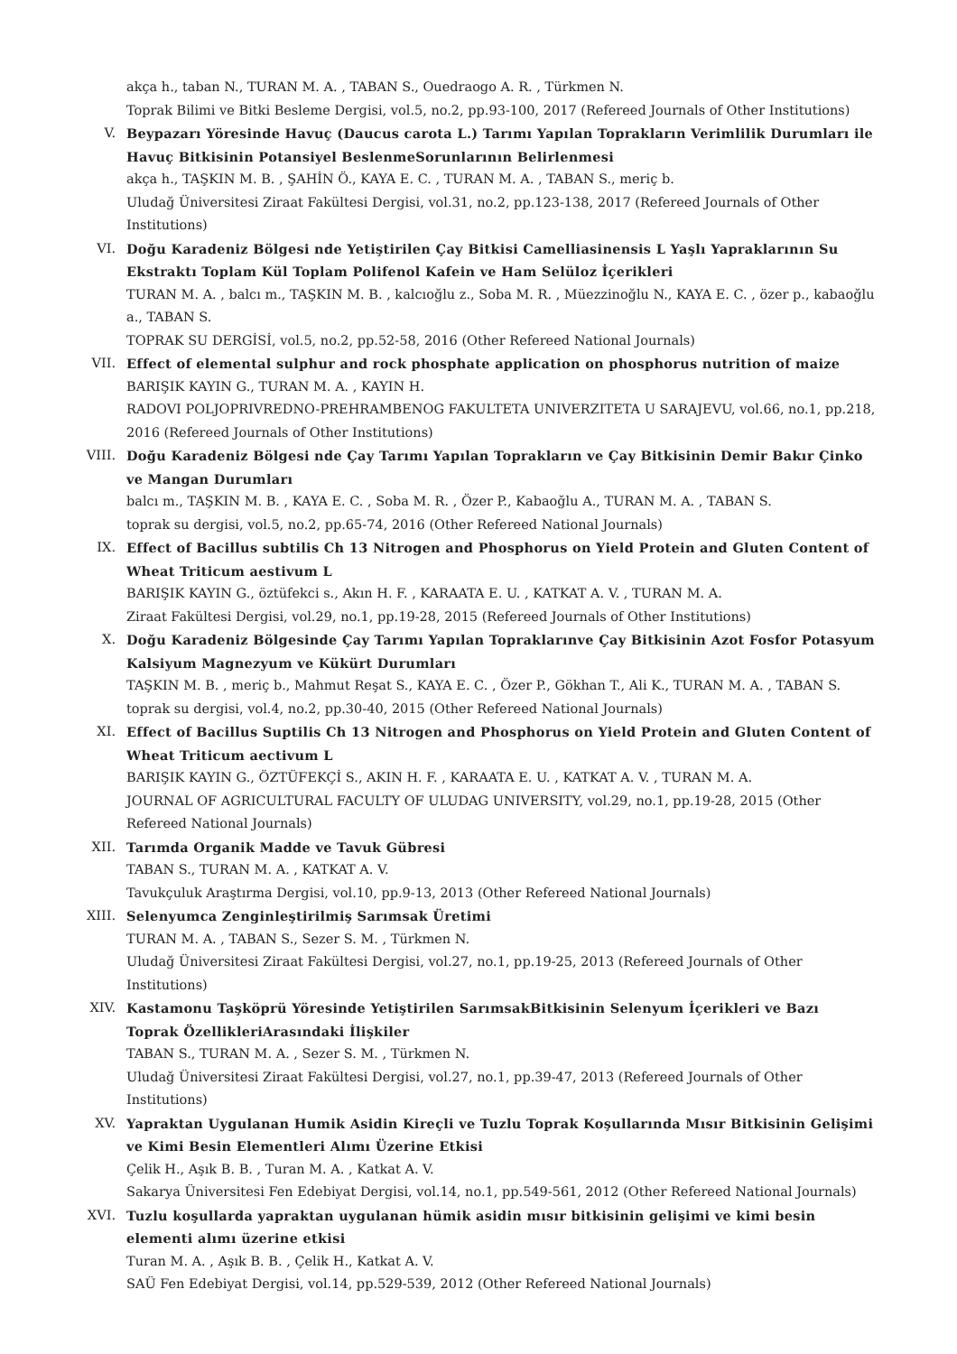akça h., taban N., TURAN M. A. , TABAN S., Ouedraogo A. R. , Türkmen N.
Toprak Bilimi ve Bitki Besleme Dergisi, vol.5, no.2, pp.93-100, 2017 (Refereed Journals of Other Institutions)
V. Beypazarı Yöresinde Havuç (Daucus carota L.) Tarımı Yapılan Toprakların Verimlilik Durumları ile Havuç Bitkisinin Potansiyel BeslenmeSorunlarının Belirlenmesi
akça h., TAŞKIN M. B. , ŞAHİN Ö., KAYA E. C. , TURAN M. A. , TABAN S., meriç b.
Uludağ Üniversitesi Ziraat Fakültesi Dergisi, vol.31, no.2, pp.123-138, 2017 (Refereed Journals of Other Institutions)
VI. Doğu Karadeniz Bölgesi nde Yetiştirilen Çay Bitkisi Camelliasinensis L Yaşlı Yapraklarının Su Ekstraktı Toplam Kül Toplam Polifenol Kafein ve Ham Selüloz İçerikleri
TURAN M. A. , balcı m., TAŞKIN M. B. , kalcıoğlu z., Soba M. R. , Müezzinoğlu N., KAYA E. C. , özer p., kabaoğlu a., TABAN S.
TOPRAK SU DERGİSİ, vol.5, no.2, pp.52-58, 2016 (Other Refereed National Journals)
VII. Effect of elemental sulphur and rock phosphate application on phosphorus nutrition of maize
BARIŞIK KAYIN G., TURAN M. A. , KAYIN H.
RADOVI POLJOPRIVREDNO-PREHRAMBENOG FAKULTETA UNIVERZITETA U SARAJEVU, vol.66, no.1, pp.218, 2016 (Refereed Journals of Other Institutions)
VIII. Doğu Karadeniz Bölgesi nde Çay Tarımı Yapılan Toprakların ve Çay Bitkisinin Demir Bakır Çinko ve Mangan Durumları
balcı m., TAŞKIN M. B. , KAYA E. C. , Soba M. R. , Özer P., Kabaoğlu A., TURAN M. A. , TABAN S.
toprak su dergisi, vol.5, no.2, pp.65-74, 2016 (Other Refereed National Journals)
IX. Effect of Bacillus subtilis Ch 13 Nitrogen and Phosphorus on Yield Protein and Gluten Content of Wheat Triticum aestivum L
BARIŞIK KAYIN G., öztüfekci s., Akın H. F. , KARAATA E. U. , KATKAT A. V. , TURAN M. A.
Ziraat Fakültesi Dergisi, vol.29, no.1, pp.19-28, 2015 (Refereed Journals of Other Institutions)
X. Doğu Karadeniz Bölgesinde Çay Tarımı Yapılan Topraklarınve Çay Bitkisinin Azot Fosfor Potasyum Kalsiyum Magnezyum ve Kükürt Durumları
TAŞKIN M. B. , meriç b., Mahmut Reşat S., KAYA E. C. , Özer P., Gökhan T., Ali K., TURAN M. A. , TABAN S.
toprak su dergisi, vol.4, no.2, pp.30-40, 2015 (Other Refereed National Journals)
XI. Effect of Bacillus Suptilis Ch 13 Nitrogen and Phosphorus on Yield Protein and Gluten Content of Wheat Triticum aectivum L
BARIŞIK KAYIN G., ÖZTÜFEKÇİ S., AKIN H. F. , KARAATA E. U. , KATKAT A. V. , TURAN M. A.
JOURNAL OF AGRICULTURAL FACULTY OF ULUDAG UNIVERSITY, vol.29, no.1, pp.19-28, 2015 (Other Refereed National Journals)
XII. Tarımda Organik Madde ve Tavuk Gübresi
TABAN S., TURAN M. A. , KATKAT A. V.
Tavukçuluk Araştırma Dergisi, vol.10, pp.9-13, 2013 (Other Refereed National Journals)
XIII. Selenyumca Zenginleştirilmiş Sarımsak Üretimi
TURAN M. A. , TABAN S., Sezer S. M. , Türkmen N.
Uludağ Üniversitesi Ziraat Fakültesi Dergisi, vol.27, no.1, pp.19-25, 2013 (Refereed Journals of Other Institutions)
XIV. Kastamonu Taşköprü Yöresinde Yetiştirilen SarımsakBitkisinin Selenyum İçerikleri ve Bazı Toprak ÖzellikleriArasındaki İlişkiler
TABAN S., TURAN M. A. , Sezer S. M. , Türkmen N.
Uludağ Üniversitesi Ziraat Fakültesi Dergisi, vol.27, no.1, pp.39-47, 2013 (Refereed Journals of Other Institutions)
XV. Yapraktan Uygulanan Humik Asidin Kireçli ve Tuzlu Toprak Koşullarında Mısır Bitkisinin Gelişimi ve Kimi Besin Elementleri Alımı Üzerine Etkisi
Çelik H., Aşık B. B. , Turan M. A. , Katkat A. V.
Sakarya Üniversitesi Fen Edebiyat Dergisi, vol.14, no.1, pp.549-561, 2012 (Other Refereed National Journals)
XVI. Tuzlu koşullarda yapraktan uygulanan hümik asidin mısır bitkisinin gelişimi ve kimi besin elementi alımı üzerine etkisi
Turan M. A. , Aşık B. B. , Çelik H., Katkat A. V.
SAÜ Fen Edebiyat Dergisi, vol.14, pp.529-539, 2012 (Other Refereed National Journals)